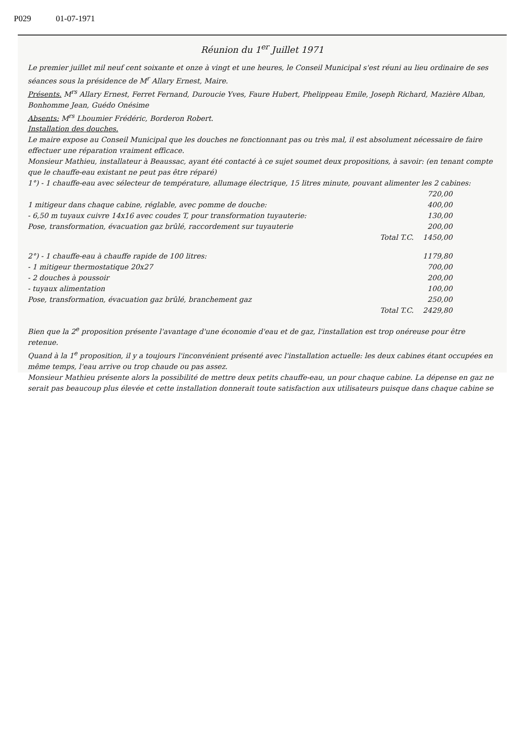P029 01-07-1971
Réunion du 1<sup>er</sup> Juillet 1971
Le premier juillet mil neuf cent soixante et onze à vingt et une heures, le Conseil Municipal s'est réuni au lieu ordinaire de ses séances sous la présidence de M<sup>r</sup> Allary Ernest, Maire.
Présents. M<sup>rs</sup> Allary Ernest, Ferret Fernand, Duroucie Yves, Faure Hubert, Phelippeau Emile, Joseph Richard, Mazière Alban, Bonhomme Jean, Guédo Onésime
Absents: M<sup>rs</sup> Lhoumier Frédéric, Borderon Robert.
Installation des douches.
Le maire expose au Conseil Municipal que les douches ne fonctionnant pas ou très mal, il est absolument nécessaire de faire effectuer une réparation vraiment efficace.
Monsieur Mathieu, installateur à Beaussac, ayant été contacté à ce sujet soumet deux propositions, à savoir: (en tenant compte que le chauffe-eau existant ne peut pas être réparé)
1°) - 1 chauffe-eau avec sélecteur de température, allumage électrique, 15 litres minute, pouvant alimenter les 2 cabines:
720,00
1 mitigeur dans chaque cabine, réglable, avec pomme de douche: 400,00
- 6,50 m tuyaux cuivre 14x16 avec coudes T, pour transformation tuyauterie: 130,00
Pose, transformation, évacuation gaz brûlé, raccordement sur tuyauterie 200,00
Total T.C. 1450,00
2°) - 1 chauffe-eau à chauffe rapide de 100 litres: 1179,80
- 1 mitigeur thermostatique 20x27 700,00
- 2 douches à poussoir 200,00
- tuyaux alimentation 100,00
Pose, transformation, évacuation gaz brûlé, branchement gaz 250,00
Total T.C. 2429,80
Bien que la 2<sup>e</sup> proposition présente l'avantage d'une économie d'eau et de gaz, l'installation est trop onéreuse pour être retenue.
Quand à la 1<sup>e</sup> proposition, il y a toujours l'inconvénient présenté avec l'installation actuelle: les deux cabines étant occupées en même temps, l'eau arrive ou trop chaude ou pas assez.
Monsieur Mathieu présente alors la possibilité de mettre deux petits chauffe-eau, un pour chaque cabine. La dépense en gaz ne serait pas beaucoup plus élevée et cette installation donnerait toute satisfaction aux utilisateurs puisque dans chaque cabine se